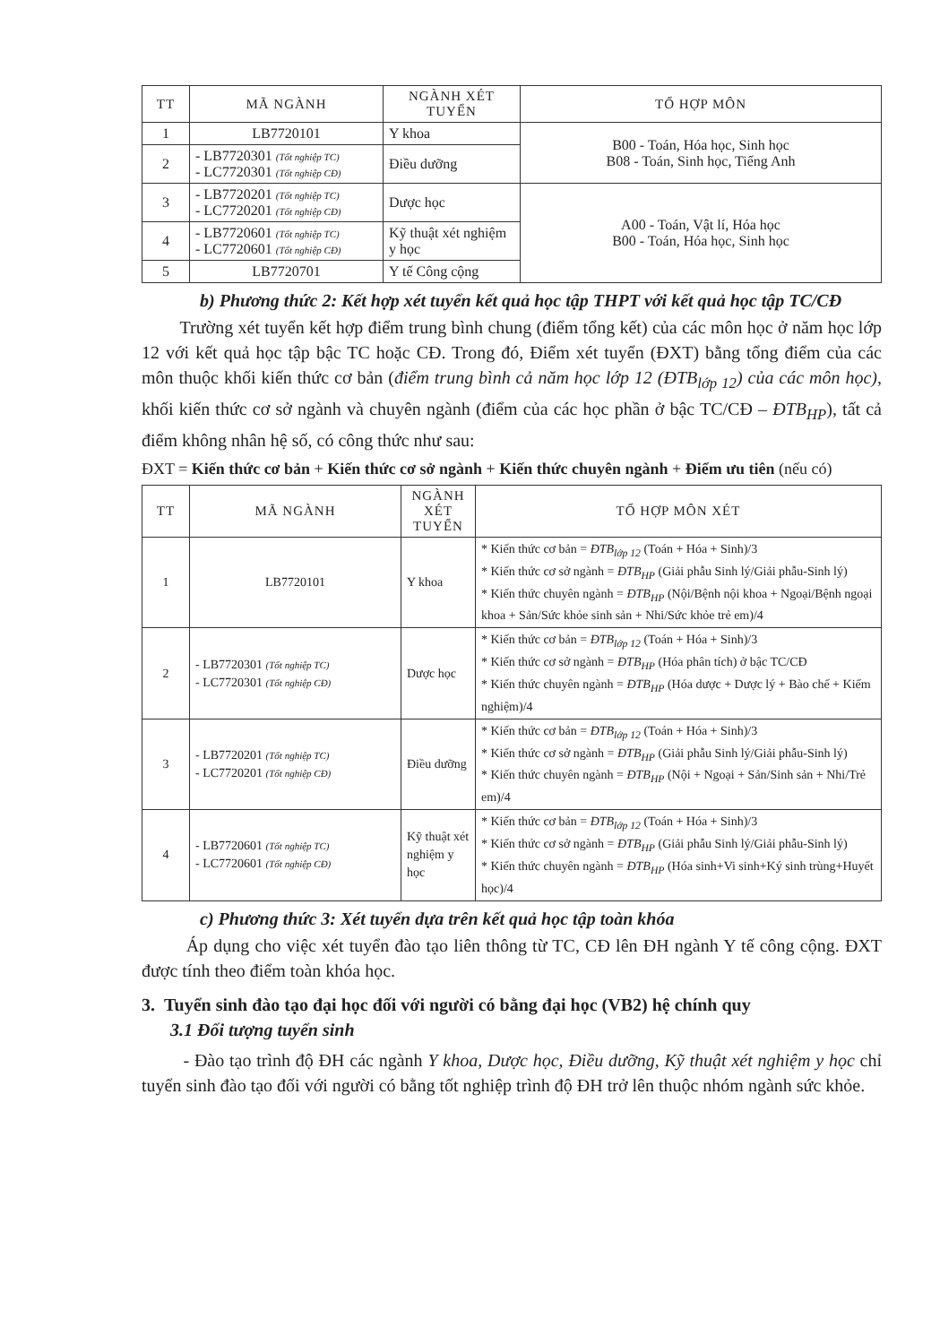| TT | MÃ NGÀNH | NGÀNH XÉT TUYỂN | TỔ HỢP MÔN |
| --- | --- | --- | --- |
| 1 | LB7720101 | Y khoa | B00 - Toán, Hóa học, Sinh học B08 - Toán, Sinh học, Tiếng Anh |
| 2 | - LB7720301 (Tốt nghiệp TC) - LC7720301 (Tốt nghiệp CĐ) | Điều dưỡng | |
| 3 | - LB7720201 (Tốt nghiệp TC) - LC7720201 (Tốt nghiệp CĐ) | Dược học | A00 - Toán, Vật lí, Hóa học B00 - Toán, Hóa học, Sinh học |
| 4 | - LB7720601 (Tốt nghiệp TC) - LC7720601 (Tốt nghiệp CĐ) | Kỹ thuật xét nghiệm y học | |
| 5 | LB7720701 | Y tế Công cộng | |
b) Phương thức 2: Kết hợp xét tuyển kết quả học tập THPT với kết quả học tập TC/CĐ
Trường xét tuyển kết hợp điểm trung bình chung (điểm tổng kết) của các môn học ở năm học lớp 12 với kết quả học tập bậc TC hoặc CĐ. Trong đó, Điểm xét tuyển (ĐXT) bằng tổng điểm của các môn thuộc khối kiến thức cơ bản (điểm trung bình cả năm học lớp 12 (ĐTB<sub>lớp 12</sub>) của các môn học), khối kiến thức cơ sở ngành và chuyên ngành (điểm của các học phần ở bậc TC/CĐ – ĐTB<sub>HP</sub>), tất cả điểm không nhân hệ số, có công thức như sau:
ĐXT = Kiến thức cơ bản + Kiến thức cơ sở ngành + Kiến thức chuyên ngành + Điểm ưu tiên (nếu có)
| TT | MÃ NGÀNH | NGÀNH XÉT TUYỂN | TỔ HỢP MÔN XÉT |
| --- | --- | --- | --- |
| 1 | LB7720101 | Y khoa | * Kiến thức cơ bản = ĐTB<sub>lớp 12</sub> (Toán + Hóa + Sinh)/3 * Kiến thức cơ sở ngành = ĐTB<sub>HP</sub> (Giải phẫu Sinh lý/Giải phẫu-Sinh lý) * Kiến thức chuyên ngành = ĐTB<sub>HP</sub> (Nội/Bệnh nội khoa + Ngoại/Bệnh ngoại khoa + Sản/Sức khỏe sinh sản + Nhi/Sức khỏe trẻ em)/4 |
| 2 | - LB7720301 (Tốt nghiệp TC) - LC7720301 (Tốt nghiệp CĐ) | Dược học | * Kiến thức cơ bản = ĐTB<sub>lớp 12</sub> (Toán + Hóa + Sinh)/3 * Kiến thức cơ sở ngành = ĐTB<sub>HP</sub> (Hóa phân tích) ở bậc TC/CĐ * Kiến thức chuyên ngành = ĐTB<sub>HP</sub> (Hóa dược + Dược lý + Bào chế + Kiểm nghiệm)/4 |
| 3 | - LB7720201 (Tốt nghiệp TC) - LC7720201 (Tốt nghiệp CĐ) | Điều dưỡng | * Kiến thức cơ bản = ĐTB<sub>lớp 12</sub> (Toán + Hóa + Sinh)/3 * Kiến thức cơ sở ngành = ĐTB<sub>HP</sub> (Giải phẫu Sinh lý/Giải phẫu-Sinh lý) * Kiến thức chuyên ngành = ĐTB<sub>HP</sub> (Nội + Ngoại + Sản/Sinh sản + Nhi/Trẻ em)/4 |
| 4 | - LB7720601 (Tốt nghiệp TC) - LC7720601 (Tốt nghiệp CĐ) | Kỹ thuật xét nghiệm y học | * Kiến thức cơ bản = ĐTB<sub>lớp 12</sub> (Toán + Hóa + Sinh)/3 * Kiến thức cơ sở ngành = ĐTB<sub>HP</sub> (Giải phẫu Sinh lý/Giải phẫu-Sinh lý) * Kiến thức chuyên ngành = ĐTB<sub>HP</sub> (Hóa sinh+Vi sinh+Ký sinh trùng+Huyết học)/4 |
c) Phương thức 3: Xét tuyển dựa trên kết quả học tập toàn khóa
Áp dụng cho việc xét tuyển đào tạo liên thông từ TC, CĐ lên ĐH ngành Y tế công cộng. ĐXT được tính theo điểm toàn khóa học.
3. Tuyển sinh đào tạo đại học đối với người có bằng đại học (VB2) hệ chính quy
3.1 Đối tượng tuyển sinh
- Đào tạo trình độ ĐH các ngành Y khoa, Dược học, Điều dưỡng, Kỹ thuật xét nghiệm y học chỉ tuyển sinh đào tạo đối với người có bằng tốt nghiệp trình độ ĐH trở lên thuộc nhóm ngành sức khỏe.